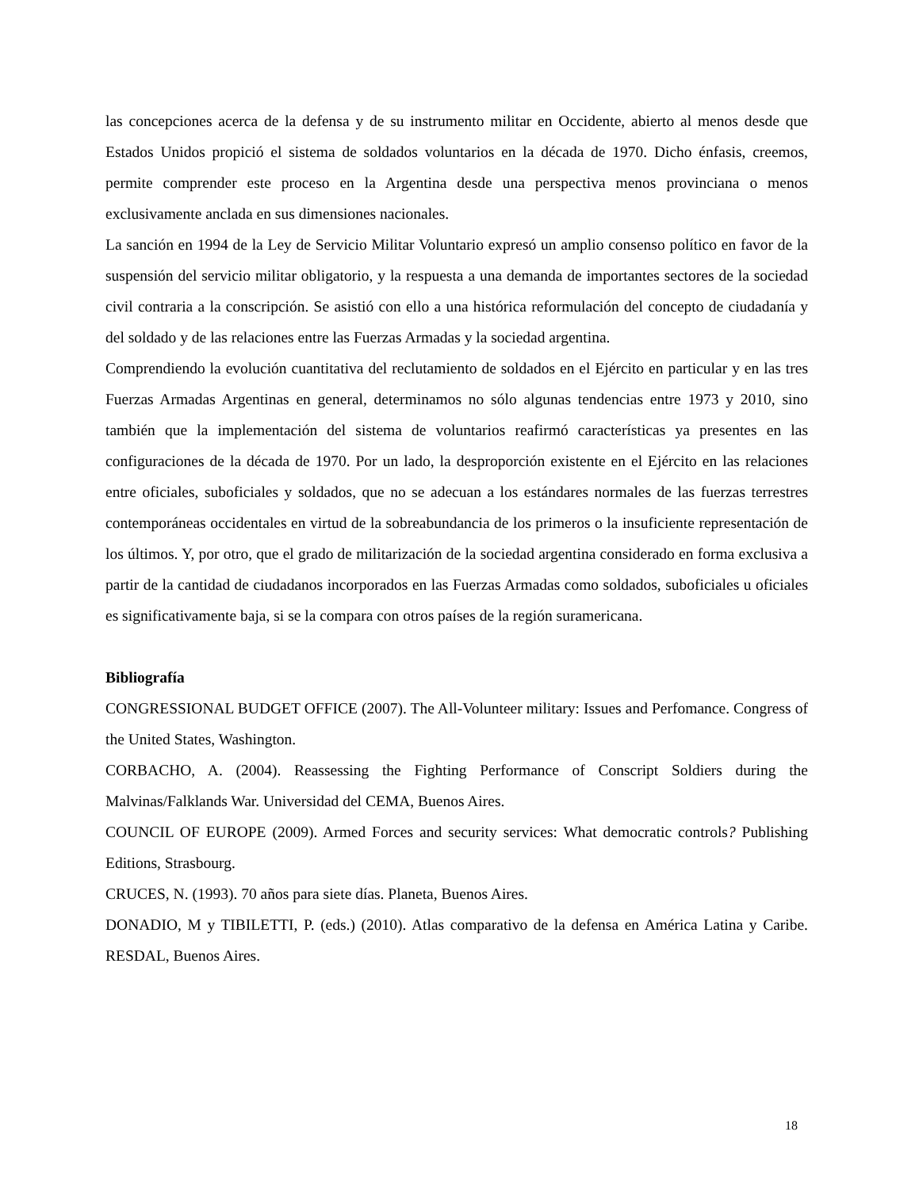las concepciones acerca de la defensa y de su instrumento militar en Occidente, abierto al menos desde que Estados Unidos propició el sistema de soldados voluntarios en la década de 1970. Dicho énfasis, creemos, permite comprender este proceso en la Argentina desde una perspectiva menos provinciana o menos exclusivamente anclada en sus dimensiones nacionales.
La sanción en 1994 de la Ley de Servicio Militar Voluntario expresó un amplio consenso político en favor de la suspensión del servicio militar obligatorio, y la respuesta a una demanda de importantes sectores de la sociedad civil contraria a la conscripción. Se asistió con ello a una histórica reformulación del concepto de ciudadanía y del soldado y de las relaciones entre las Fuerzas Armadas y la sociedad argentina.
Comprendiendo la evolución cuantitativa del reclutamiento de soldados en el Ejército en particular y en las tres Fuerzas Armadas Argentinas en general, determinamos no sólo algunas tendencias entre 1973 y 2010, sino también que la implementación del sistema de voluntarios reafirmó características ya presentes en las configuraciones de la década de 1970. Por un lado, la desproporción existente en el Ejército en las relaciones entre oficiales, suboficiales y soldados, que no se adecuan a los estándares normales de las fuerzas terrestres contemporáneas occidentales en virtud de la sobreabundancia de los primeros o la insuficiente representación de los últimos. Y, por otro, que el grado de militarización de la sociedad argentina considerado en forma exclusiva a partir de la cantidad de ciudadanos incorporados en las Fuerzas Armadas como soldados, suboficiales u oficiales es significativamente baja, si se la compara con otros países de la región suramericana.
Bibliografía
CONGRESSIONAL BUDGET OFFICE (2007). The All-Volunteer military: Issues and Perfomance. Congress of the United States, Washington.
CORBACHO, A. (2004). Reassessing the Fighting Performance of Conscript Soldiers during the Malvinas/Falklands War. Universidad del CEMA, Buenos Aires.
COUNCIL OF EUROPE (2009). Armed Forces and security services: What democratic controls? Publishing Editions, Strasbourg.
CRUCES, N. (1993). 70 años para siete días. Planeta, Buenos Aires.
DONADIO, M y TIBILETTI, P. (eds.) (2010). Atlas comparativo de la defensa en América Latina y Caribe. RESDAL, Buenos Aires.
18